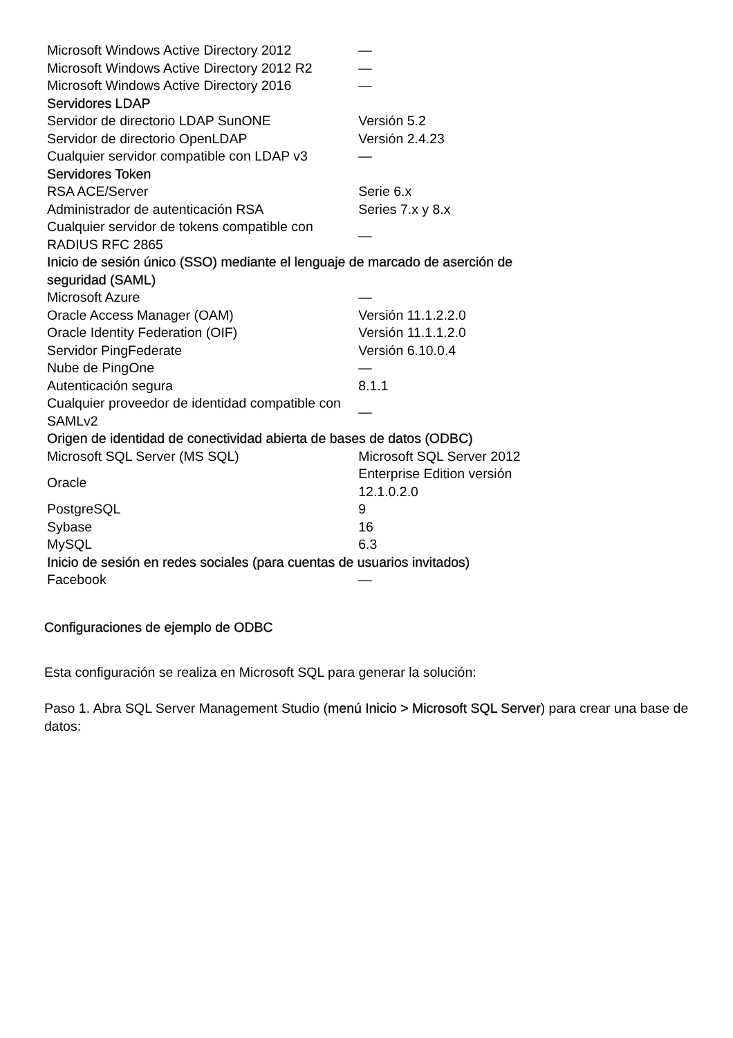| Microsoft Windows Active Directory 2012 | — |
| Microsoft Windows Active Directory 2012 R2 | — |
| Microsoft Windows Active Directory 2016 | — |
| Servidores LDAP | |
| Servidor de directorio LDAP SunONE | Versión 5.2 |
| Servidor de directorio OpenLDAP | Versión 2.4.23 |
| Cualquier servidor compatible con LDAP v3 | — |
| Servidores Token | |
| RSA ACE/Server | Serie 6.x |
| Administrador de autenticación RSA | Series 7.x y 8.x |
| Cualquier servidor de tokens compatible con RADIUS RFC 2865 | — |
| Inicio de sesión único (SSO) mediante el lenguaje de marcado de aserción de seguridad (SAML) | |
| Microsoft Azure | — |
| Oracle Access Manager (OAM) | Versión 11.1.2.2.0 |
| Oracle Identity Federation (OIF) | Versión 11.1.1.2.0 |
| Servidor PingFederate | Versión 6.10.0.4 |
| Nube de PingOne | — |
| Autenticación segura | 8.1.1 |
| Cualquier proveedor de identidad compatible con SAMLv2 | — |
| Origen de identidad de conectividad abierta de bases de datos (ODBC) | |
| Microsoft SQL Server (MS SQL) | Microsoft SQL Server 2012 |
| Oracle | Enterprise Edition versión 12.1.0.2.0 |
| PostgreSQL | 9 |
| Sybase | 16 |
| MySQL | 6.3 |
| Inicio de sesión en redes sociales (para cuentas de usuarios invitados) | |
| Facebook | — |
Configuraciones de ejemplo de ODBC
Esta configuración se realiza en Microsoft SQL para generar la solución:
Paso 1. Abra SQL Server Management Studio (menú Inicio > Microsoft SQL Server) para crear una base de datos: